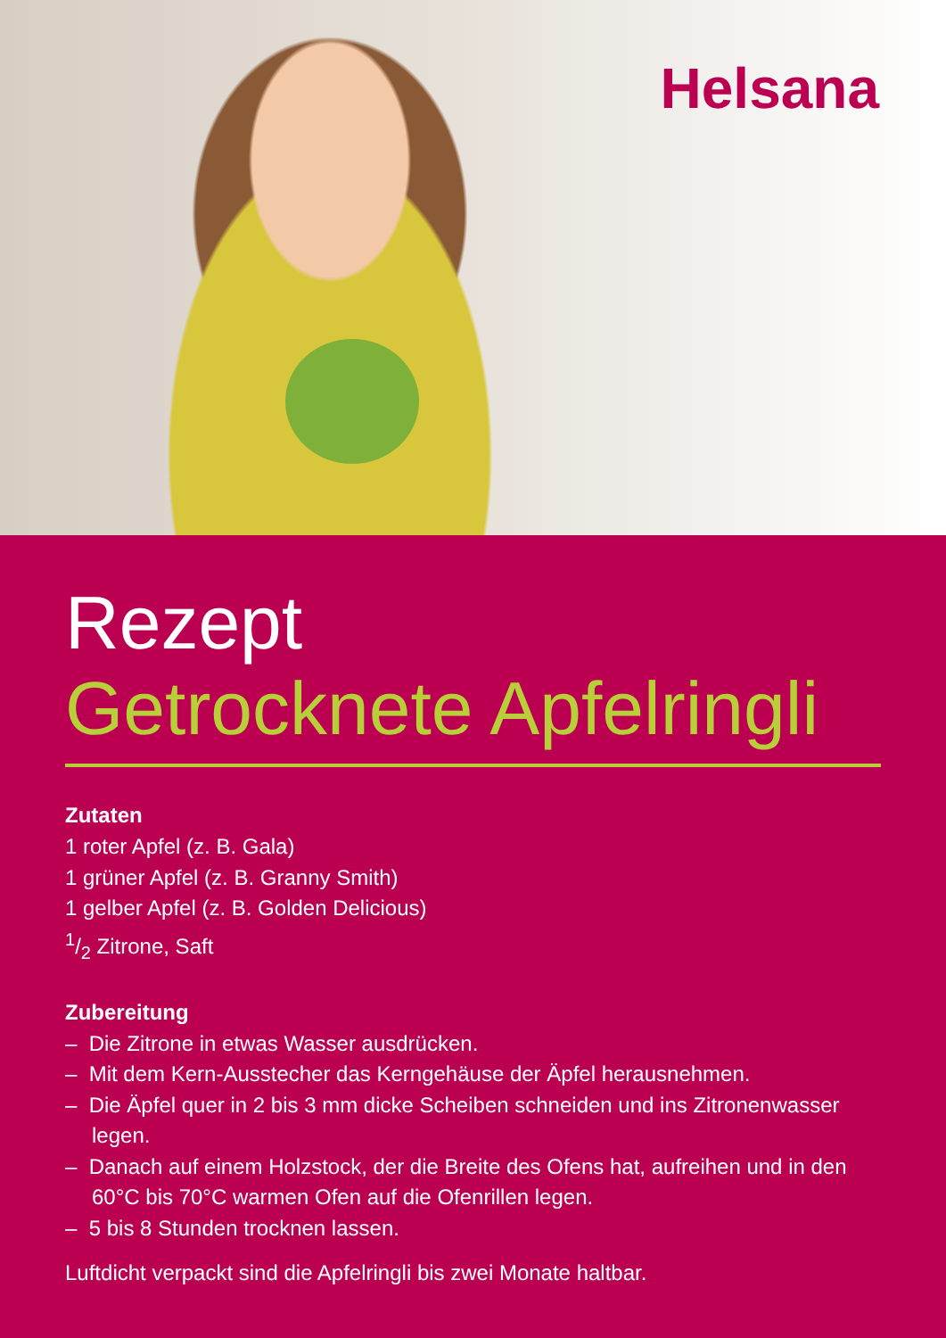Helsana
Rezept
Getrocknete Apfelringli
Zutaten
1 roter Apfel (z. B. Gala)
1 grüner Apfel (z. B. Granny Smith)
1 gelber Apfel (z. B. Golden Delicious)
1/2 Zitrone, Saft
Zubereitung
– Die Zitrone in etwas Wasser ausdrücken.
– Mit dem Kern-Ausstecher das Kerngehäuse der Äpfel herausnehmen.
– Die Äpfel quer in 2 bis 3 mm dicke Scheiben schneiden und ins Zitronenwasser legen.
– Danach auf einem Holzstock, der die Breite des Ofens hat, aufreihen und in den 60°C bis 70°C warmen Ofen auf die Ofenrillen legen.
– 5 bis 8 Stunden trocknen lassen.
Luftdicht verpackt sind die Apfelringli bis zwei Monate haltbar.